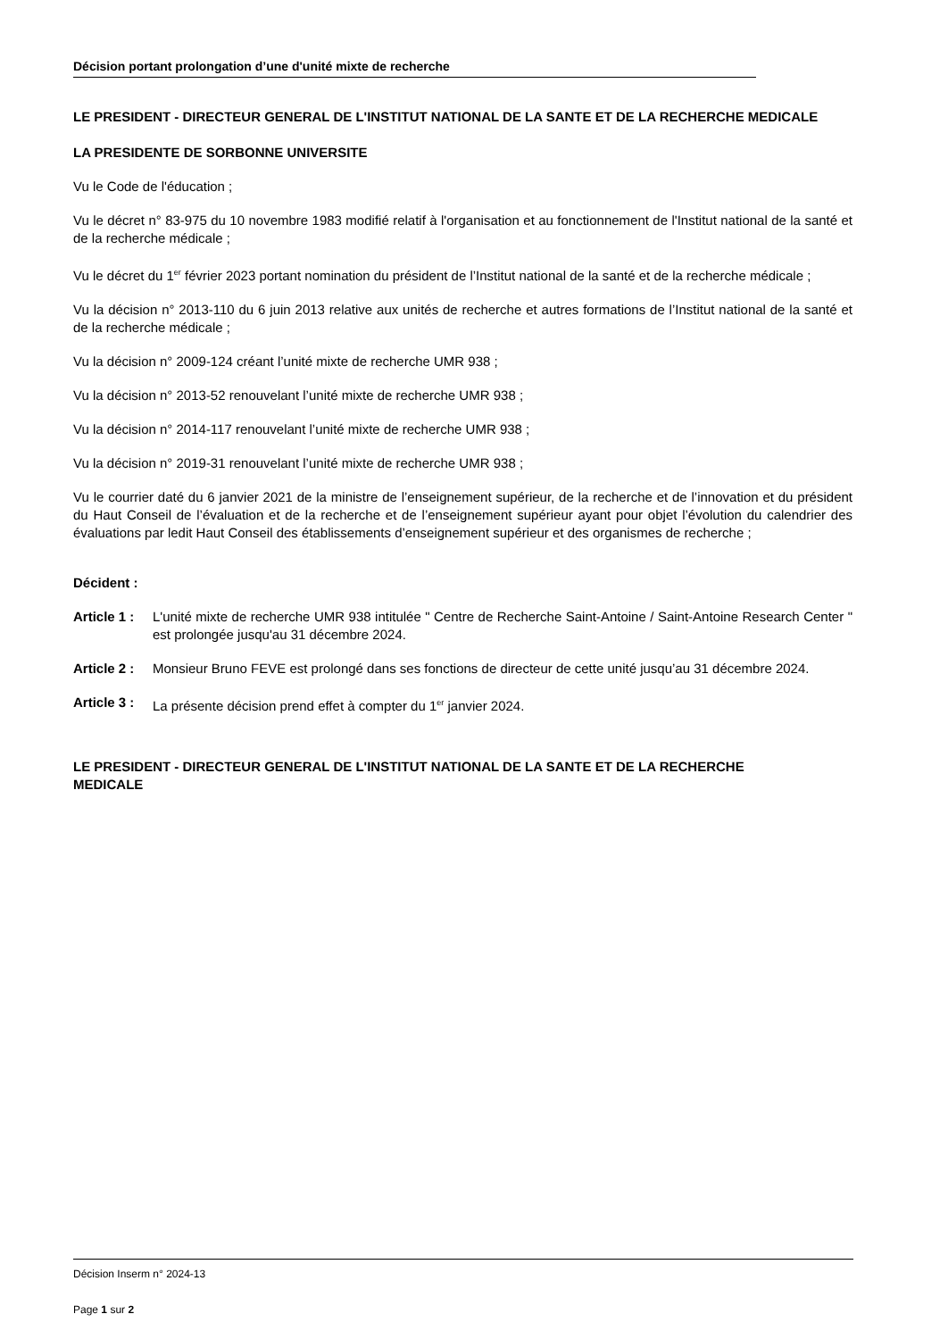Décision portant prolongation d’une d'unité mixte de recherche
LE PRESIDENT - DIRECTEUR GENERAL DE L'INSTITUT NATIONAL DE LA SANTE ET DE LA RECHERCHE MEDICALE
LA PRESIDENTE DE SORBONNE UNIVERSITE
Vu le Code de l'éducation ;
Vu le décret n° 83-975 du 10 novembre 1983 modifié relatif à l'organisation et au fonctionnement de l'Institut national de la santé et de la recherche médicale ;
Vu le décret du 1<sup>er</sup> février 2023 portant nomination du président de l’Institut national de la santé et de la recherche médicale ;
Vu la décision n° 2013-110 du 6 juin 2013 relative aux unités de recherche et autres formations de l’Institut national de la santé et de la recherche médicale ;
Vu la décision n° 2009-124 créant l’unité mixte de recherche UMR 938 ;
Vu la décision n° 2013-52 renouvelant l’unité mixte de recherche UMR 938 ;
Vu la décision n° 2014-117 renouvelant l’unité mixte de recherche UMR 938 ;
Vu la décision n° 2019-31 renouvelant l’unité mixte de recherche UMR 938 ;
Vu le courrier daté du 6 janvier 2021 de la ministre de l’enseignement supérieur, de la recherche et de l’innovation et du président du Haut Conseil de l’évaluation et de la recherche et de l’enseignement supérieur ayant pour objet l’évolution du calendrier des évaluations par ledit Haut Conseil des établissements d’enseignement supérieur et des organismes de recherche ;
Décident :
Article 1 :
L'unité mixte de recherche UMR 938 intitulée " Centre de Recherche Saint-Antoine / Saint-Antoine Research Center " est prolongée jusqu'au 31 décembre 2024.
Article 2 :
Monsieur Bruno FEVE est prolongé dans ses fonctions de directeur de cette unité jusqu’au 31 décembre 2024.
Article 3 :
La présente décision prend effet à compter du 1<sup>er</sup> janvier 2024.
LE PRESIDENT - DIRECTEUR GENERAL DE L'INSTITUT NATIONAL DE LA SANTE ET DE LA RECHERCHE MEDICALE
Décision Inserm n° 2024-13
Page 1 sur 2